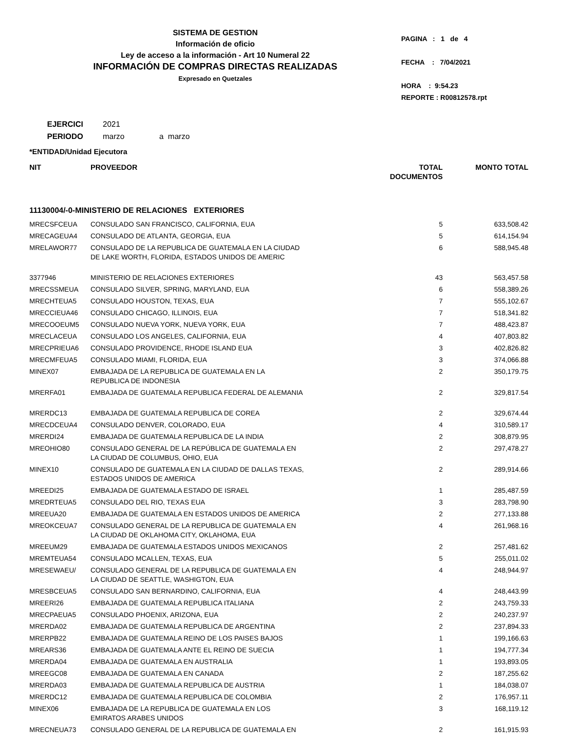SISTEMA DE GESTION
Información de oficio
Ley de acceso a la información - Art 10 Numeral 22
INFORMACIÓN DE COMPRAS DIRECTAS REALIZADAS
Expresado en Quetzales
PAGINA : 1 de 4
FECHA : 7/04/2021
HORA : 9:54.23
REPORTE : R00812578.rpt
EJERCICI 2021
PERIODO marzo a marzo
*ENTIDAD/Unidad Ejecutora
| NIT | PROVEEDOR | TOTAL DOCUMENTOS | MONTO TOTAL |
| --- | --- | --- | --- |
| 11130004/-0-MINISTERIO DE RELACIONES EXTERIORES | | | |
| MRECSFCEUA | CONSULADO SAN FRANCISCO, CALIFORNIA, EUA | 5 | 633,508.42 |
| MRECAGEUA4 | CONSULADO DE ATLANTA, GEORGIA, EUA | 5 | 614,154.94 |
| MRELAWOR77 | CONSULADO DE LA REPUBLICA DE GUATEMALA EN LA CIUDAD DE LAKE WORTH, FLORIDA, ESTADOS UNIDOS DE AMERIC | 6 | 588,945.48 |
| 3377946 | MINISTERIO DE RELACIONES EXTERIORES | 43 | 563,457.58 |
| MRECSSMEUA | CONSULADO SILVER, SPRING, MARYLAND, EUA | 6 | 558,389.26 |
| MRECHTEUA5 | CONSULADO HOUSTON, TEXAS, EUA | 7 | 555,102.67 |
| MRECCIEUA46 | CONSULADO CHICAGO, ILLINOIS, EUA | 7 | 518,341.82 |
| MRECOOEUM5 | CONSULADO NUEVA YORK, NUEVA YORK, EUA | 7 | 488,423.87 |
| MRECLACEUA | CONSULADO LOS ANGELES, CALIFORNIA, EUA | 4 | 407,803.82 |
| MRECPRIEUA6 | CONSULADO PROVIDENCE, RHODE ISLAND EUA | 3 | 402,826.82 |
| MRECMFEUA5 | CONSULADO MIAMI, FLORIDA, EUA | 3 | 374,066.88 |
| MINEX07 | EMBAJADA DE LA REPUBLICA DE GUATEMALA EN LA REPUBLICA DE INDONESIA | 2 | 350,179.75 |
| MRERFA01 | EMBAJADA DE GUATEMALA REPUBLICA FEDERAL DE ALEMANIA | 2 | 329,817.54 |
| MRERDC13 | EMBAJADA DE GUATEMALA REPUBLICA DE COREA | 2 | 329,674.44 |
| MRECDCEUA4 | CONSULADO DENVER, COLORADO, EUA | 4 | 310,589.17 |
| MRERDI24 | EMBAJADA DE GUATEMALA REPUBLICA DE LA INDIA | 2 | 308,879.95 |
| MREOHIO80 | CONSULADO GENERAL DE LA REPÚBLICA DE GUATEMALA EN LA CIUDAD DE COLUMBUS, OHIO, EUA | 2 | 297,478.27 |
| MINEX10 | CONSULADO DE GUATEMALA EN LA CIUDAD DE DALLAS TEXAS, ESTADOS UNIDOS DE AMERICA | 2 | 289,914.66 |
| MREEDI25 | EMBAJADA DE GUATEMALA ESTADO DE ISRAEL | 1 | 285,487.59 |
| MREDRTEUA5 | CONSULADO DEL RIO, TEXAS EUA | 3 | 283,798.90 |
| MREEUA20 | EMBAJADA DE GUATEMALA EN ESTADOS UNIDOS DE AMERICA | 2 | 277,133.88 |
| MREOKCEUA7 | CONSULADO GENERAL DE LA REPUBLICA DE GUATEMALA EN LA CIUDAD DE OKLAHOMA CITY, OKLAHOMA, EUA | 4 | 261,968.16 |
| MREEUM29 | EMBAJADA DE GUATEMALA ESTADOS UNIDOS MEXICANOS | 2 | 257,481.62 |
| MREMTEUA54 | CONSULADO MCALLEN, TEXAS, EUA | 5 | 255,011.02 |
| MRESEWAEU/ | CONSULADO GENERAL DE LA REPUBLICA DE GUATEMALA EN LA CIUDAD DE SEATTLE, WASHIGTON, EUA | 4 | 248,944.97 |
| MRESBCEUA5 | CONSULADO SAN BERNARDINO, CALIFORNIA, EUA | 4 | 248,443.99 |
| MREERI26 | EMBAJADA DE GUATEMALA REPUBLICA ITALIANA | 2 | 243,759.33 |
| MRECPAEUA5 | CONSULADO PHOENIX, ARIZONA, EUA | 2 | 240,237.97 |
| MRERDA02 | EMBAJADA DE GUATEMALA REPUBLICA DE ARGENTINA | 2 | 237,894.33 |
| MRERPB22 | EMBAJADA DE GUATEMALA REINO DE LOS PAISES BAJOS | 1 | 199,166.63 |
| MREARS36 | EMBAJADA DE GUATEMALA ANTE EL REINO DE SUECIA | 1 | 194,777.34 |
| MRERDA04 | EMBAJADA DE GUATEMALA EN AUSTRALIA | 1 | 193,893.05 |
| MREEGC08 | EMBAJADA DE GUATEMALA EN CANADA | 2 | 187,255.62 |
| MRERDA03 | EMBAJADA DE GUATEMALA REPUBLICA DE AUSTRIA | 1 | 184,038.07 |
| MRERDC12 | EMBAJADA DE GUATEMALA REPUBLICA DE COLOMBIA | 2 | 176,957.11 |
| MINEX06 | EMBAJADA DE LA REPUBLICA DE GUATEMALA EN LOS EMIRATOS ARABES UNIDOS | 3 | 168,119.12 |
| MRECNEUA73 | CONSULADO GENERAL DE LA REPUBLICA DE GUATEMALA EN | 2 | 161,915.93 |